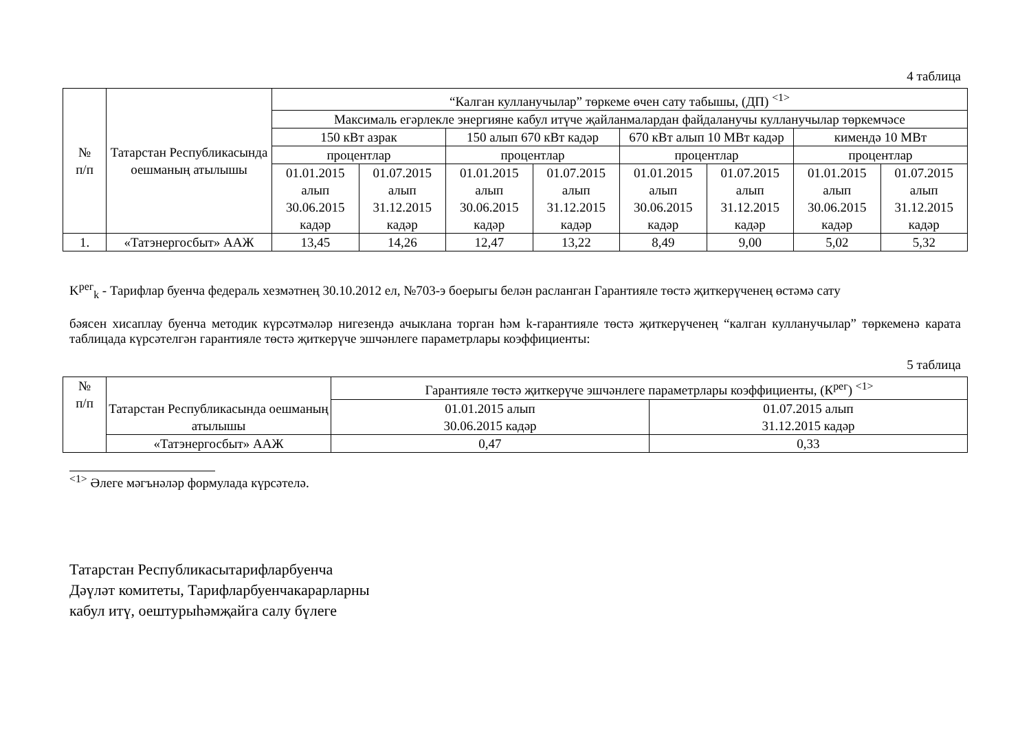4 таблица
| № п/п | Татарстан Республикасында оешманың атылышы | “Калган кулланучылар” төркеме өчен сату табышы, (ДП) <sup><1></sup> | | | | | | | |
| --- | --- | --- | --- | --- | --- | --- | --- | --- | --- |
| | | Максималь егәрлекле энергияне кабул итүче җайланмалардан файдаланучы кулланучылар төркемчәсе | | | | | | | |
| | | 150 кВт азрак | | 150 алып 670 кВт кадәр | | 670 кВт алып 10 МВт кадәр | | кимендә 10 МВт | |
| | | процентлар | | процентлар | | процентлар | | процентлар | |
| | | 01.01.2015 алып 30.06.2015 кадәр | 01.07.2015 алып 31.12.2015 кадәр | 01.01.2015 алып 30.06.2015 кадәр | 01.07.2015 алып 31.12.2015 кадәр | 01.01.2015 алып 30.06.2015 кадәр | 01.07.2015 алып 31.12.2015 кадәр | 01.01.2015 алып 30.06.2015 кадәр | 01.07.2015 алып 31.12.2015 кадәр |
| 1. | «Татэнергосбыт» ААЖ | 13,45 | 14,26 | 12,47 | 13,22 | 8,49 | 9,00 | 5,02 | 5,32 |
K<sup>рег</sup><sub>k</sub> - Тарифлар буенча федераль хезмәтнең 30.10.2012 ел, №703-э боерыгы белән расланган Гарантияле төстә җиткерүченең өстәмә сату
бәясен хисаплау буенча методик күрсәтмәләр нигезендә ачыклана торган һәм k-гарантияле төстә җиткерүченең “калган кулланучылар” төркеменә карата таблицада күрсәтелгән гарантияле төстә җиткерүче эшчәнлеге параметрлары коэффициенты:
5 таблица
| № п/п | Татарстан Республикасында оешманың атылышы | Гарантияле төстә җиткерүче эшчәнлеге параметрлары коэффициенты, (К<sup>рег</sup>) <sup><1></sup> | |
| --- | --- | --- | --- |
| | | 01.01.2015 алып 30.06.2015 кадәр | 01.07.2015 алып 31.12.2015 кадәр |
| | «Татэнергосбыт» ААЖ | 0,47 | 0,33 |
<sup><1></sup> Әлеге мәгънәләр формулада күрсәтелә.
Татарстан Республикасытарифларбуенча
Дәүләт комитеты, Тарифларбуенчакарарларны
кабул итү, оештурыһәмҗайга салу бүлеге